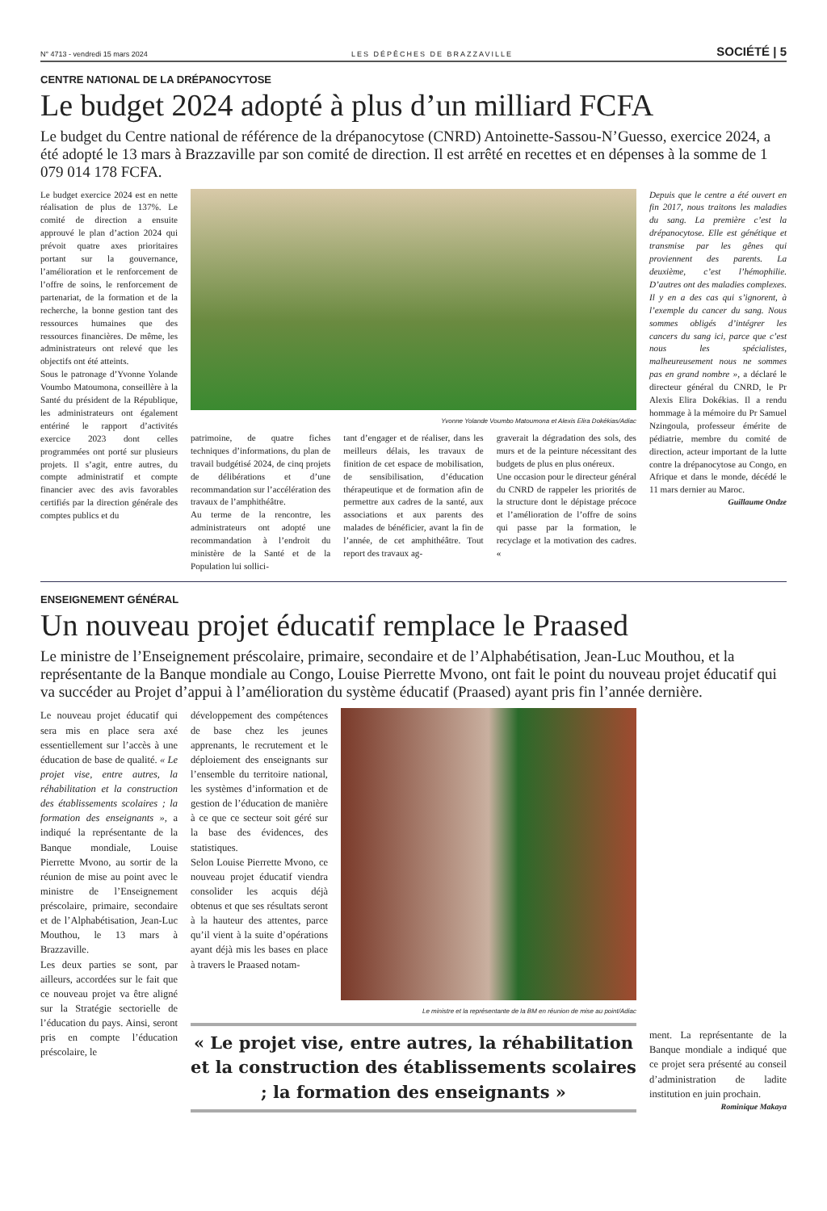N° 4713 - vendredi 15 mars 2024 LES DÉPÊCHES DE BRAZZAVILLE SOCIÉTÉ | 5
CENTRE NATIONAL DE LA DRÉPANOCYTOSE
Le budget 2024 adopté à plus d’un milliard FCFA
Le budget du Centre national de référence de la drépanocytose (CNRD) Antoinette-Sassou-N’Guesso, exercice 2024, a été adopté le 13 mars à Brazzaville par son comité de direction. Il est arrêté en recettes et en dépenses à la somme de 1 079 014 178 FCFA.
Le budget exercice 2024 est en nette réalisation de plus de 137%. Le comité de direction a ensuite approuvé le plan d’action 2024 qui prévoit quatre axes prioritaires portant sur la gouvernance, l’amélioration et le renforcement de l’offre de soins, le renforcement de partenariat, de la formation et de la recherche, la bonne gestion tant des ressources humaines que des ressources financières. De même, les administrateurs ont relevé que les objectifs ont été atteints.
Sous le patronage d’Yvonne Yolande Voumbo Matoumona, conseillère à la Santé du président de la République, les administrateurs ont également entériné le rapport d’activités exercice 2023 dont celles programmées ont porté sur plusieurs projets. Il s’agit, entre autres, du compte administratif et compte financier avec des avis favorables certifiés par la direction générale des comptes publics et du
Yvonne Yolande Voumbo Matoumona et Alexis Elira Dokékias/Adiac
patrimoine, de quatre fiches techniques d’informations, du plan de travail budgétisé 2024, de cinq projets de délibérations et d’une recommandation sur l’accélération des travaux de l’amphithéâtre.
Au terme de la rencontre, les administrateurs ont adopté une recommandation à l’endroit du ministère de la Santé et de la Population lui sollici-
tant d’engager et de réaliser, dans les meilleurs délais, les travaux de finition de cet espace de mobilisation, de sensibilisation, d’éducation thérapeutique et de formation afin de permettre aux cadres de la santé, aux associations et aux parents des malades de bénéficier, avant la fin de l’année, de cet amphithéâtre. Tout report des travaux ag-
graverait la dégradation des sols, des murs et de la peinture nécessitant des budgets de plus en plus onéreux.
Une occasion pour le directeur général du CNRD de rappeler les priorités de la structure dont le dépistage précoce et l’amélioration de l’offre de soins qui passe par la formation, le recyclage et la motivation des cadres. «
Depuis que le centre a été ouvert en fin 2017, nous traitons les maladies du sang. La première c’est la drépanocytose. Elle est génétique et transmise par les gênes qui proviennent des parents. La deuxième, c’est l’hémophilie. D’autres ont des maladies complexes. Il y en a des cas qui s’ignorent, à l’exemple du cancer du sang. Nous sommes obligés d’intégrer les cancers du sang ici, parce que c’est nous les spécialistes, malheureusement nous ne sommes pas en grand nombre », a déclaré le directeur général du CNRD, le Pr Alexis Elira Dokékias. Il a rendu hommage à la mémoire du Pr Samuel Nzingoula, professeur émérite de pédiatrie, membre du comité de direction, acteur important de la lutte contre la drépanocytose au Congo, en Afrique et dans le monde, décédé le 11 mars dernier au Maroc.
Guillaume Ondze
ENSEIGNEMENT GÉNÉRAL
Un nouveau projet éducatif remplace le Praased
Le ministre de l’Enseignement préscolaire, primaire, secondaire et de l’Alphabétisation, Jean-Luc Mouthou, et la représentante de la Banque mondiale au Congo, Louise Pierrette Mvono, ont fait le point du nouveau projet éducatif qui va succéder au Projet d’appui à l’amélioration du système éducatif (Praased) ayant pris fin l’année dernière.
Le nouveau projet éducatif qui sera mis en place sera axé essentiellement sur l’accès à une éducation de base de qualité. « Le projet vise, entre autres, la réhabilitation et la construction des établissements scolaires ; la formation des enseignants », a indiqué la représentante de la Banque mondiale, Louise Pierrette Mvono, au sortir de la réunion de mise au point avec le ministre de l’Enseignement préscolaire, primaire, secondaire et de l’Alphabétisation, Jean-Luc Mouthou, le 13 mars à Brazzaville.
Les deux parties se sont, par ailleurs, accordées sur le fait que ce nouveau projet va être aligné sur la Stratégie sectorielle de l’éducation du pays. Ainsi, seront pris en compte l’éducation préscolaire, le
développement des compétences de base chez les jeunes apprenants, le recrutement et le déploiement des enseignants sur l’ensemble du territoire national, les systèmes d’information et de gestion de l’éducation de manière à ce que ce secteur soit géré sur la base des évidences, des statistiques.
Selon Louise Pierrette Mvono, ce nouveau projet éducatif viendra consolider les acquis déjà obtenus et que ses résultats seront à la hauteur des attentes, parce qu’il vient à la suite d’opérations ayant déjà mis les bases en place à travers le Praased notam-
Le ministre et la représentante de la BM en réunion de mise au point/Adiac
« Le projet vise, entre autres, la réhabilitation et la construction des établissements scolaires ; la formation des enseignants »
ment. La représentante de la Banque mondiale a indiqué que ce projet sera présenté au conseil d’administration de ladite institution en juin prochain.
Rominique Makaya